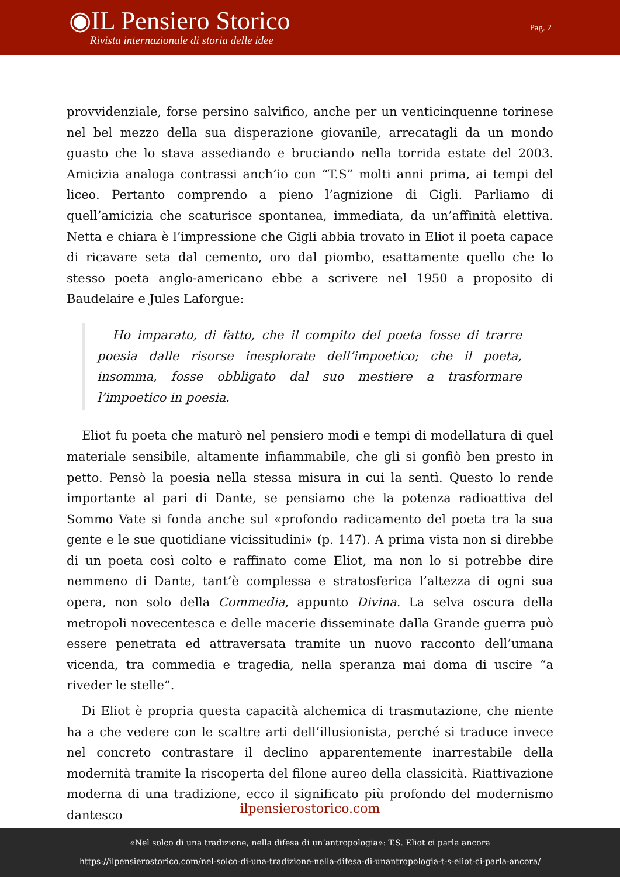◉IL Pensiero Storico
Rivista internazionale di storia delle idee
Pag. 2
provvidenziale, forse persino salvifico, anche per un venticinquenne torinese nel bel mezzo della sua disperazione giovanile, arrecatagli da un mondo guasto che lo stava assediando e bruciando nella torrida estate del 2003. Amicizia analoga contrassi anch’io con “T.S” molti anni prima, ai tempi del liceo. Pertanto comprendo a pieno l’agnizione di Gigli. Parliamo di quell’amicizia che scaturisce spontanea, immediata, da un’affinità elettiva. Netta e chiara è l’impressione che Gigli abbia trovato in Eliot il poeta capace di ricavare seta dal cemento, oro dal piombo, esattamente quello che lo stesso poeta anglo-americano ebbe a scrivere nel 1950 a proposito di Baudelaire e Jules Laforgue:
Ho imparato, di fatto, che il compito del poeta fosse di trarre poesia dalle risorse inesplorate dell’impoetico; che il poeta, insomma, fosse obbligato dal suo mestiere a trasformare l’impoetico in poesia.
Eliot fu poeta che maturò nel pensiero modi e tempi di modellatura di quel materiale sensibile, altamente infiammabile, che gli si gonfiò ben presto in petto. Pensò la poesia nella stessa misura in cui la sentì. Questo lo rende importante al pari di Dante, se pensiamo che la potenza radioattiva del Sommo Vate si fonda anche sul «profondo radicamento del poeta tra la sua gente e le sue quotidiane vicissitudini» (p. 147). A prima vista non si direbbe di un poeta così colto e raffinato come Eliot, ma non lo si potrebbe dire nemmeno di Dante, tant’è complessa e stratosferica l’altezza di ogni sua opera, non solo della Commedia, appunto Divina. La selva oscura della metropoli novecentesca e delle macerie disseminate dalla Grande guerra può essere penetrata ed attraversata tramite un nuovo racconto dell’umana vicenda, tra commedia e tragedia, nella speranza mai doma di uscire “a riveder le stelle”.
Di Eliot è propria questa capacità alchemica di trasmutazione, che niente ha a che vedere con le scaltre arti dell’illusionista, perché si traduce invece nel concreto contrastare il declino apparentemente inarrestabile della modernità tramite la riscoperta del filone aureo della classicità. Riattivazione moderna di una tradizione, ecco il significato più profondo del modernismo dantesco
ilpensierostorico.com
«Nel solco di una tradizione, nella difesa di un’antropologia»: T.S. Eliot ci parla ancora
https://ilpensierostorico.com/nel-solco-di-una-tradizione-nella-difesa-di-unantropologia-t-s-eliot-ci-parla-ancora/